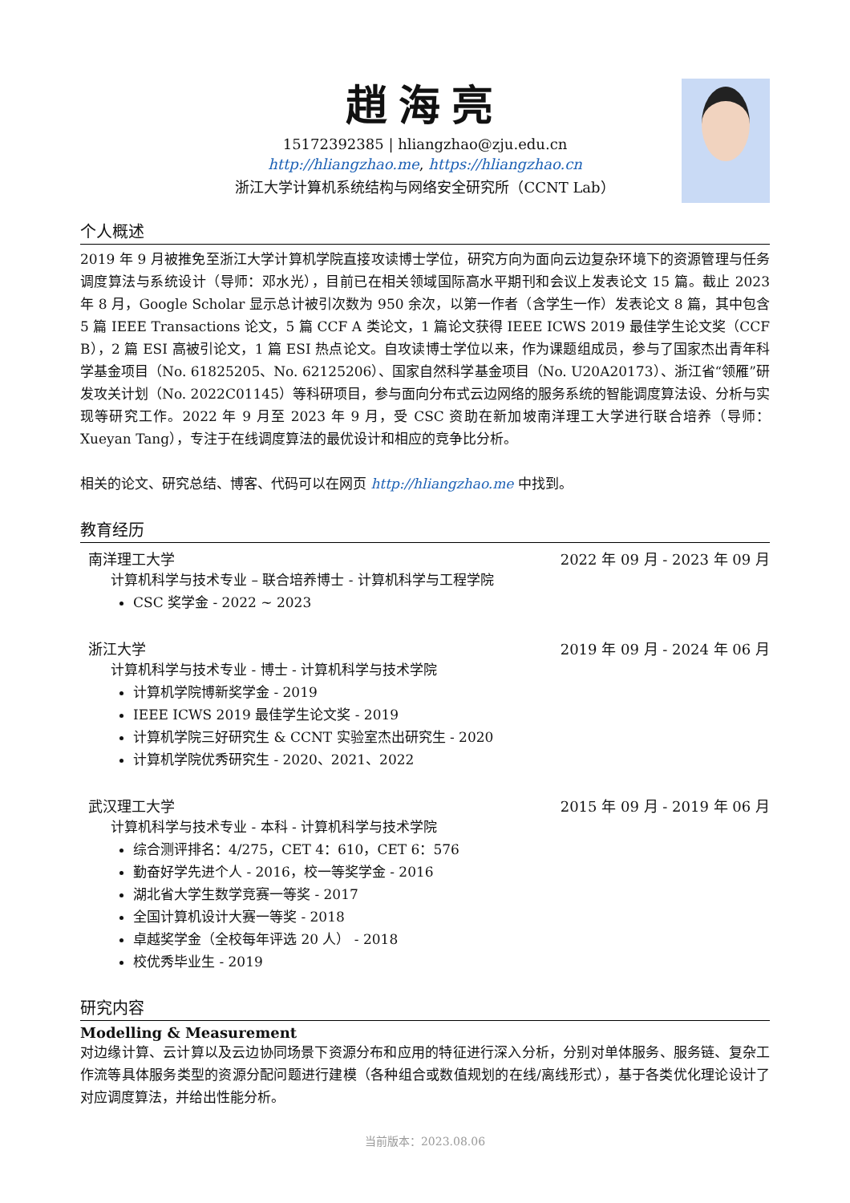趙海亮
15172392385 | hliangzhao@zju.edu.cn
http://hliangzhao.me, https://hliangzhao.cn
浙江大学计算机系统结构与网络安全研究所（CCNT Lab）
个人概述
2019 年 9 月被推免至浙江大学计算机学院直接攻读博士学位，研究方向为面向云边复杂环境下的资源管理与任务调度算法与系统设计（导师：邓水光），目前已在相关领域国际高水平期刊和会议上发表论文 15 篇。截止 2023 年 8 月，Google Scholar 显示总计被引次数为 950 余次，以第一作者（含学生一作）发表论文 8 篇，其中包含 5 篇 IEEE Transactions 论文，5 篇 CCF A 类论文，1 篇论文获得 IEEE ICWS 2019 最佳学生论文奖（CCF B），2 篇 ESI 高被引论文，1 篇 ESI 热点论文。自攻读博士学位以来，作为课题组成员，参与了国家杰出青年科学基金项目（No. 61825205、No. 62125206）、国家自然科学基金项目（No. U20A20173）、浙江省“领雁”研发攻关计划（No. 2022C01145）等科研项目，参与面向分布式云边网络的服务系统的智能调度算法设、分析与实现等研究工作。2022 年 9 月至 2023 年 9 月，受 CSC 资助在新加坡南洋理工大学进行联合培养（导师：Xueyan Tang），专注于在线调度算法的最优设计和相应的竞争比分析。
相关的论文、研究总结、博客、代码可以在网页 http://hliangzhao.me 中找到。
教育经历
南洋理工大学 2022 年 09 月 - 2023 年 09 月
计算机科学与技术专业 – 联合培养博士 - 计算机科学与工程学院
CSC 奖学金 - 2022 ~ 2023
浙江大学 2019 年 09 月 - 2024 年 06 月
计算机科学与技术专业 - 博士 - 计算机科学与技术学院
计算机学院博新奖学金 - 2019
IEEE ICWS 2019 最佳学生论文奖 - 2019
计算机学院三好研究生 & CCNT 实验室杰出研究生 - 2020
计算机学院优秀研究生 - 2020、2021、2022
武汉理工大学 2015 年 09 月 - 2019 年 06 月
计算机科学与技术专业 - 本科 - 计算机科学与技术学院
综合测评排名：4/275，CET 4：610，CET 6：576
勤奋好学先进个人 - 2016，校一等奖学金 - 2016
湖北省大学生数学竞赛一等奖 - 2017
全国计算机设计大赛一等奖 - 2018
卓越奖学金（全校每年评选 20 人） - 2018
校优秀毕业生 - 2019
研究内容
Modelling & Measurement
对边缘计算、云计算以及云边协同场景下资源分布和应用的特征进行深入分析，分别对单体服务、服务链、复杂工作流等具体服务类型的资源分配问题进行建模（各种组合或数值规划的在线/离线形式），基于各类优化理论设计了对应调度算法，并给出性能分析。
当前版本：2023.08.06